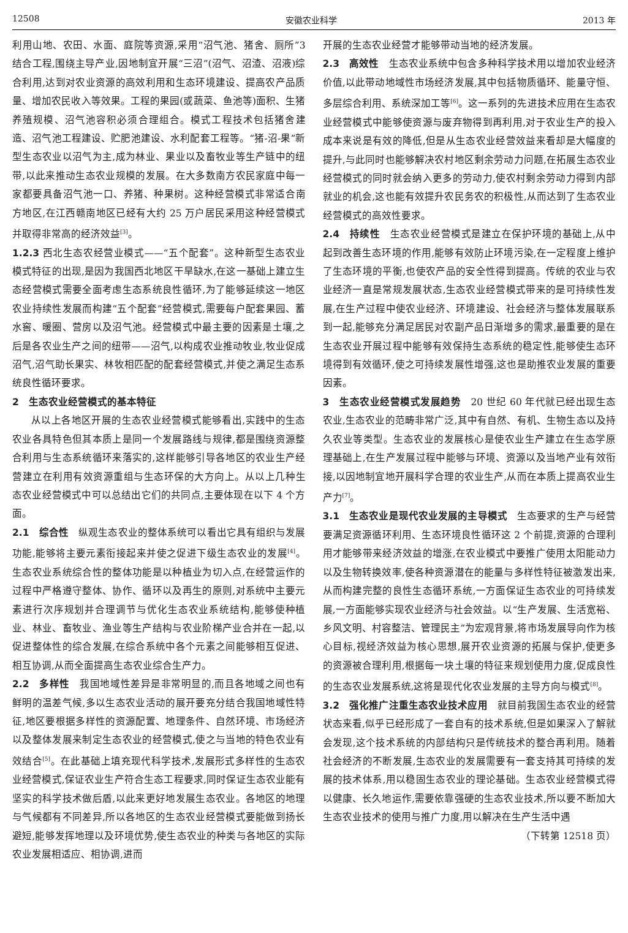12508 安徽农业科学 2013 年
利用山地、农田、水面、庭院等资源,采用“沼气池、猪舍、厕所”3 结合工程,围绕主导产业,因地制宜开展“三沼”(沼气、沼渣、沼液)综合利用,达到对农业资源的高效利用和生态环境建设、提高农产品质量、增加农民收入等效果。工程的果园(或蔬菜、鱼池等)面积、生猪养殖规模、沼气池容积必须合理组合。模式工程技术包括猪舍建造、沼气池工程建设、贮肥池建设、水利配套工程等。“猪-沼-果”新型生态农业以沼气为主,成为林业、果业以及畜牧业等生产链中的纽带,以此来推动生态农业规模的发展。在大多数南方农民家庭中每一家都要具备沼气池一口、养猪、种果树。这种经营模式非常适合南方地区,在江西赣南地区已经有大约 25 万户居民采用这种经营模式并取得非常高的经济效益<sup>[3]</sup>。
1.2.3 西北生态农经营业模式——“五个配套”。这种新型生态农业模式特征的出现,是因为我国西北地区干旱缺水,在这一基础上建立生态经营模式需要全面考虑生态系统良性循环,为了能够延续这一地区农业持续性发展而构建“五个配套”经营模式,需要每户配套果园、蓄水窖、暖圈、营房以及沼气池。经营模式中最主要的因素是土壤,之后是各农业生产之间的纽带——沼气,以构成农业推动牧业,牧业促成沼气,沼气助长果实、林牧相匹配的配套经营模式,并使之满足生态系统良性循环要求。
2　生态农业经营模式的基本特征
从以上各地区开展的生态农业经营模式能够看出,实践中的生态农业各具特色但其本质上是同一个发展路线与规律,都是围绕资源整合利用与生态系统循环来落实的,这样能够引导各地区的农业生产经营建立在利用有效资源重组与生态环保的大方向上。从以上几种生态农业经营模式中可以总结出它们的共同点,主要体现在以下 4 个方面。
2.1　综合性　纵观生态农业的整体系统可以看出它具有组织与发展功能,能够将主要元素衔接起来并使之促进下级生态农业的发展<sup>[4]</sup>。生态农业系统综合性的整体功能是以种植业为切入点,在经营运作的过程中严格遵守整体、协作、循环以及再生的原则,对系统中主要元素进行次序规划并合理调节与优化生态农业系统结构,能够使种植业、林业、畜牧业、渔业等生产结构与农业阶梯产业合并在一起,以促进整体性的综合发展,在综合系统中各个元素之间能够相互促进、相互协调,从而全面提高生态农业综合生产力。
2.2　多样性　我国地域性差异是非常明显的,而且各地域之间也有鲜明的温差气候,多以生态农业活动的展开要充分结合我国地域性特征,地区要根据多样性的资源配置、地理条件、自然环境、市场经济以及整体发展来制定生态农业的经营模式,使之与当地的特色农业有效结合<sup>[5]</sup>。在此基础上填充现代科学技术,发展形式多样性的生态农业经营模式,保证农业生产符合生态工程要求,同时保证生态农业能有坚实的科学技术做后盾,以此来更好地发展生态农业。各地区的地理与气候都有不同差异,所以各地区的生态农业经营模式要能做到扬长避短,能够发挥地理以及环境优势,使生态农业的种类与各地区的实际农业发展相适应、相协调,进而
开展的生态农业经营才能够带动当地的经济发展。
2.3　高效性　生态农业系统中包含多种科学技术用以增加农业经济价值,以此带动地域性市场经济发展,其中包括物质循环、能量守恒、多层综合利用、系统深加工等<sup>[6]</sup>。这一系列的先进技术应用在生态农业经营模式中能够使资源与废弃物得到再利用,对于农业生产的投入成本来说是有效的降低,但是从生态农业经营效益来看却是大幅度的提升,与此同时也能够解决农村地区剩余劳动力问题,在拓展生态农业经营模式的同时就会纳入更多的劳动力,使农村剩余劳动力得到内部就业的机会,这也能有效提升农民务农的积极性,从而达到了生态农业经营模式的高效性要求。
2.4　持续性　生态农业经营模式是建立在保护环境的基础上,从中起到改善生态环境的作用,能够有效防止环境污染,在一定程度上维护了生态环境的平衡,也使农产品的安全性得到提高。传统的农业与农业经济一直是常规发展状态,生态农业经营模式带来的是可持续性发展,在生产过程中使农业经济、环境建设、社会经济与整体发展联系到一起,能够充分满足居民对农副产品日渐增多的需求,最重要的是在生态农业开展过程中能够有效保持生态系统的稳定性,能够使生态环境得到有效循环,使之可持续发展性增强,这也是助推农业发展的重要因素。
3　生态农业经营模式发展趋势　20 世纪 60 年代就已经出现生态农业,生态农业的范畴非常广泛,其中有自然、有机、生物生态以及持久农业等类型。生态农业的发展核心是使农业生产建立在生态学原理基础上,在生产发展过程中能够与环境、资源以及当地产业有效衔接,以因地制宜地开展科学合理的农业生产,从而在本质上提高农业生产力<sup>[7]</sup>。
3.1　生态农业是现代农业发展的主导模式　生态要求的生产与经营要满足资源循环利用、生态环境良性循环这 2 个前提,资源的合理利用才能够带来经济效益的增涨,在农业模式中要推广使用太阳能动力以及生物转换效率,使各种资源潜在的能量与多样性特征被激发出来,从而构建完整的良性生态循环系统,一方面保证生态农业的可持续发展,一方面能够实现农业经济与社会效益。以“生产发展、生活宽裕、乡风文明、村容整洁、管理民主”为宏观背景,将市场发展导向作为核心目标,视经济效益为核心思想,展开农业资源的拓展与保护,使更多的资源被合理利用,根据每一块土壤的特征来规划使用力度,促成良性的生态农业发展系统,这将是现代化农业发展的主导方向与模式<sup>[8]</sup>。
3.2　强化推广注重生态农业技术应用　就目前我国生态农业的经营状态来看,似乎已经形成了一套自有的技术系统,但是如果深入了解就会发现,这个技术系统的内部结构只是传统技术的整合再利用。随着社会经济的不断发展,生态农业的发展需要有一套支持其可持续的发展的技术体系,用以稳固生态农业的理论基础。生态农业经营模式得以健康、长久地运作,需要依靠强硬的生态农业技术,所以要不断加大生态农业技术的使用与推广力度,用以解决在生产生活中遇
（下转第 12518 页）